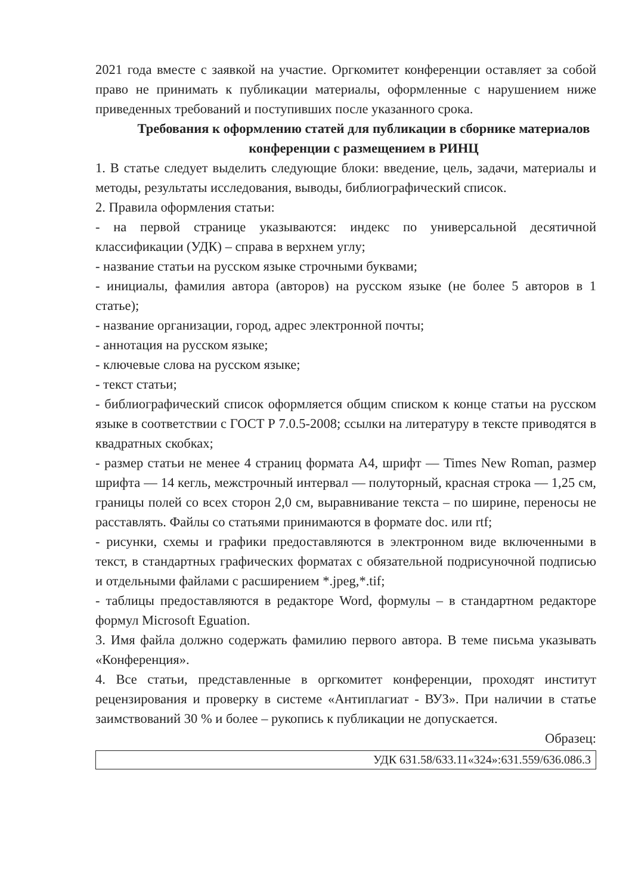2021 года вместе с заявкой на участие. Оргкомитет конференции оставляет за собой право не принимать к публикации материалы, оформленные с нарушением ниже приведенных требований и поступивших после указанного срока.
Требования к оформлению статей для публикации в сборнике материалов конференции с размещением в РИНЦ
1. В статье следует выделить следующие блоки: введение, цель, задачи, материалы и методы, результаты исследования, выводы, библиографический список.
2. Правила оформления статьи:
- на первой странице указываются: индекс по универсальной десятичной классификации (УДК) – справа в верхнем углу;
- название статьи на русском языке строчными буквами;
- инициалы, фамилия автора (авторов) на русском языке (не более 5 авторов в 1 статье);
- название организации, город, адрес электронной почты;
- аннотация на русском языке;
- ключевые слова на русском языке;
- текст статьи;
- библиографический список оформляется общим списком к конце статьи на русском языке в соответствии с ГОСТ Р 7.0.5-2008; ссылки на литературу в тексте приводятся в квадратных скобках;
- размер статьи не менее 4 страниц формата А4, шрифт — Times New Roman, размер шрифта — 14 кегль, межстрочный интервал — полуторный, красная строка — 1,25 см, границы полей со всех сторон 2,0 см, выравнивание текста – по ширине, переносы не расставлять. Файлы со статьями принимаются в формате doc. или rtf;
- рисунки, схемы и графики предоставляются в электронном виде включенными в текст, в стандартных графических форматах с обязательной подрисуночной подписью и отдельными файлами с расширением *.jpeg,*.tif;
- таблицы предоставляются в редакторе Word, формулы – в стандартном редакторе формул Microsoft Eguation.
3. Имя файла должно содержать фамилию первого автора. В теме письма указывать «Конференция».
4. Все статьи, представленные в оргкомитет конференции, проходят институт рецензирования и проверку в системе «Антиплагиат - ВУЗ». При наличии в статье заимствований 30 % и более – рукопись к публикации не допускается.
Образец:
УДК 631.58/633.11«324»:631.559/636.086.3